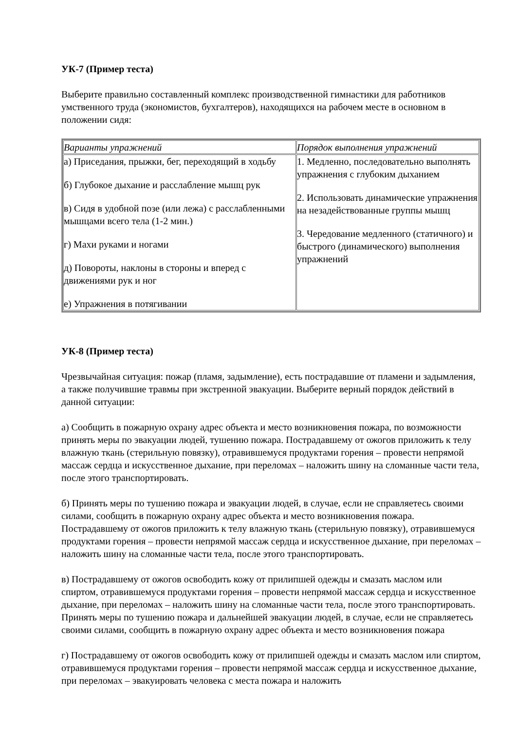УК-7 (Пример теста)
Выберите правильно составленный комплекс производственной гимнастики для работников умственного труда (экономистов, бухгалтеров), находящихся на рабочем месте в основном в положении сидя:
| Варианты упражнений | Порядок выполнения упражнений |
| а) Приседания, прыжки, бег, переходящий в ходьбу б) Глубокое дыхание и расслабление мышц рук в) Сидя в удобной позе (или лежа) с расслабленными мышцами всего тела (1-2 мин.) г) Махи руками и ногами д) Повороты, наклоны в стороны и вперед с движениями рук и ног е) Упражнения в потягивании | 1. Медленно, последовательно выполнять упражнения с глубоким дыханием 2. Использовать динамические упражнения на незадействованные группы мышц 3. Чередование медленного (статичного) и быстрого (динамического) выполнения упражнений |
УК-8 (Пример теста)
Чрезвычайная ситуация: пожар (пламя, задымление), есть пострадавшие от пламени и задымления, а также получившие травмы при экстренной эвакуации. Выберите верный порядок действий в данной ситуации:
а) Сообщить в пожарную охрану адрес объекта и место возникновения пожара, по возможности принять меры по эвакуации людей, тушению пожара. Пострадавшему от ожогов приложить к телу влажную ткань (стерильную повязку), отравившемуся продуктами горения – провести непрямой массаж сердца и искусственное дыхание, при переломах – наложить шину на сломанные части тела, после этого транспортировать.
б) Принять меры по тушению пожара и эвакуации людей, в случае, если не справляетесь своими силами, сообщить в пожарную охрану адрес объекта и место возникновения пожара. Пострадавшему от ожогов приложить к телу влажную ткань (стерильную повязку), отравившемуся продуктами горения – провести непрямой массаж сердца и искусственное дыхание, при переломах – наложить шину на сломанные части тела, после этого транспортировать.
в) Пострадавшему от ожогов освободить кожу от прилипшей одежды и смазать маслом или спиртом, отравившемуся продуктами горения – провести непрямой массаж сердца и искусственное дыхание, при переломах – наложить шину на сломанные части тела, после этого транспортировать. Принять меры по тушению пожара и дальнейшей эвакуации людей, в случае, если не справляетесь своими силами, сообщить в пожарную охрану адрес объекта и место возникновения пожара
г) Пострадавшему от ожогов освободить кожу от прилипшей одежды и смазать маслом или спиртом, отравившемуся продуктами горения – провести непрямой массаж сердца и искусственное дыхание, при переломах – эвакуировать человека с места пожара и наложить